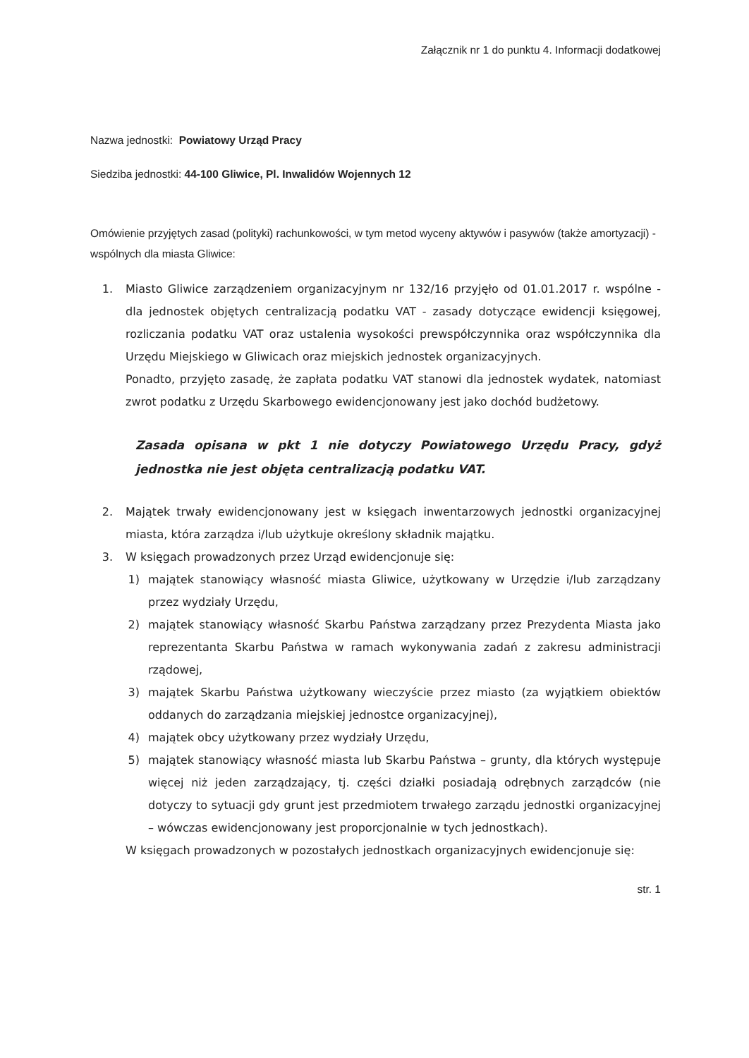Załącznik nr 1 do punktu 4. Informacji dodatkowej
Nazwa jednostki: Powiatowy Urząd Pracy
Siedziba jednostki: 44-100 Gliwice, Pl. Inwalidów Wojennych 12
Omówienie przyjętych zasad (polityki) rachunkowości, w tym metod wyceny aktywów i pasywów (także amortyzacji) - wspólnych dla miasta Gliwice:
1. Miasto Gliwice zarządzeniem organizacyjnym nr 132/16 przyjęło od 01.01.2017 r. wspólne - dla jednostek objętych centralizacją podatku VAT - zasady dotyczące ewidencji księgowej, rozliczania podatku VAT oraz ustalenia wysokości prewspółczynnika oraz współczynnika dla Urzędu Miejskiego w Gliwicach oraz miejskich jednostek organizacyjnych.
Ponadto, przyjęto zasadę, że zapłata podatku VAT stanowi dla jednostek wydatek, natomiast zwrot podatku z Urzędu Skarbowego ewidencjonowany jest jako dochód budżetowy.
Zasada opisana w pkt 1 nie dotyczy Powiatowego Urzędu Pracy, gdyż jednostka nie jest objęta centralizacją podatku VAT.
2. Majątek trwały ewidencjonowany jest w księgach inwentarzowych jednostki organizacyjnej miasta, która zarządza i/lub użytkuje określony składnik majątku.
3. W księgach prowadzonych przez Urząd ewidencjonuje się:
1) majątek stanowiący własność miasta Gliwice, użytkowany w Urzędzie i/lub zarządzany przez wydziały Urzędu,
2) majątek stanowiący własność Skarbu Państwa zarządzany przez Prezydenta Miasta jako reprezentanta Skarbu Państwa w ramach wykonywania zadań z zakresu administracji rządowej,
3) majątek Skarbu Państwa użytkowany wieczyście przez miasto (za wyjątkiem obiektów oddanych do zarządzania miejskiej jednostce organizacyjnej),
4) majątek obcy użytkowany przez wydziały Urzędu,
5) majątek stanowiący własność miasta lub Skarbu Państwa – grunty, dla których występuje więcej niż jeden zarządzający, tj. części działki posiadają odrębnych zarządców (nie dotyczy to sytuacji gdy grunt jest przedmiotem trwałego zarządu jednostki organizacyjnej – wówczas ewidencjonowany jest proporcjonalnie w tych jednostkach).
W księgach prowadzonych w pozostałych jednostkach organizacyjnych ewidencjonuje się:
str. 1